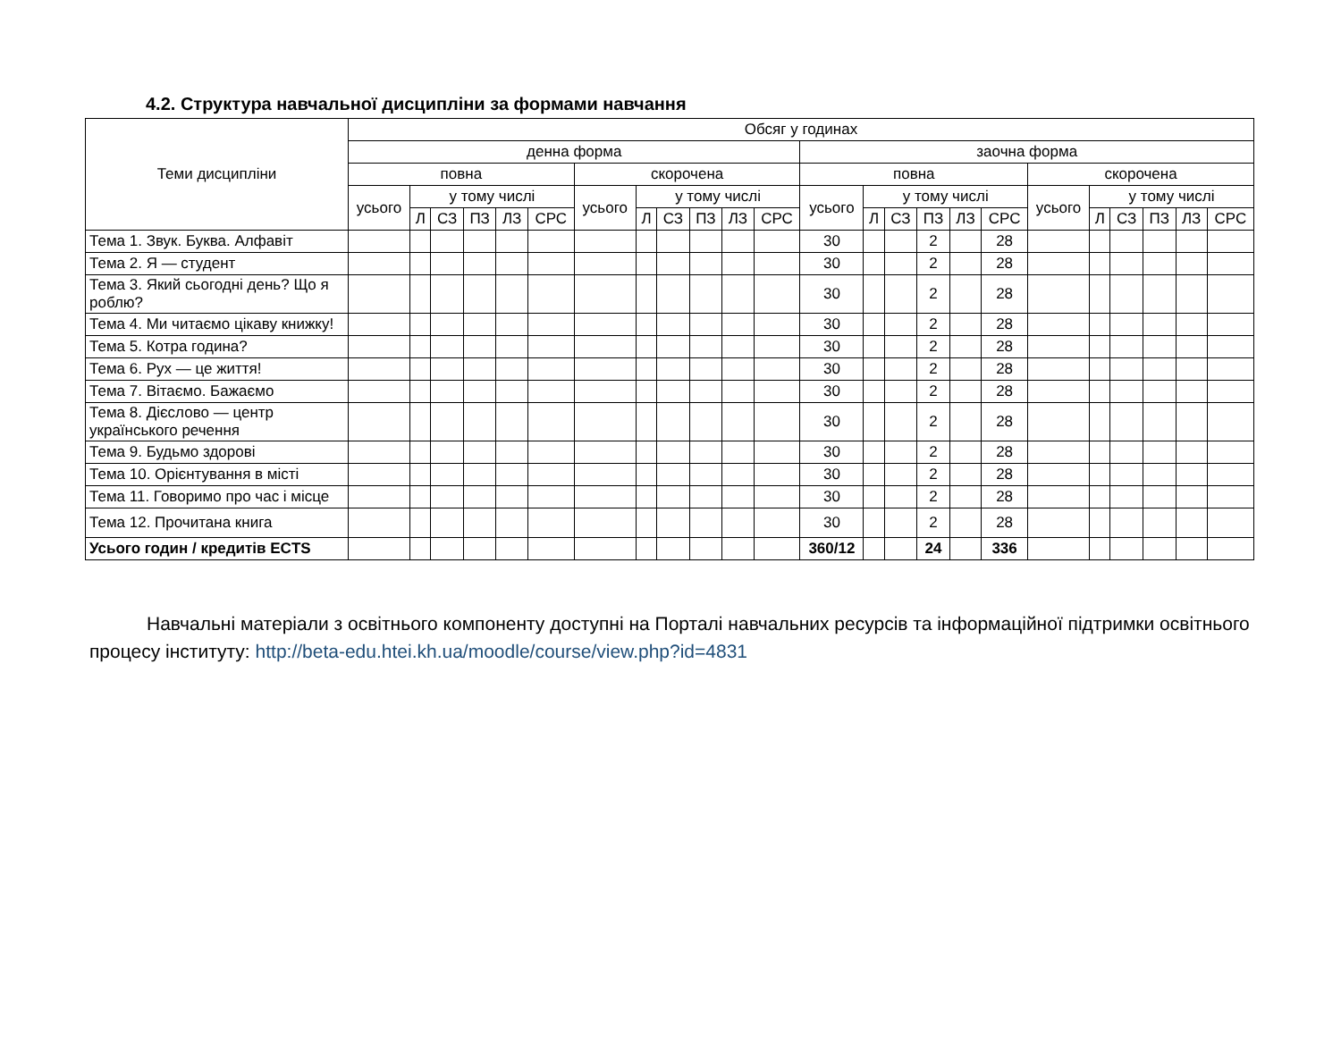4.2. Структура навчальної дисципліни за формами навчання
| Теми дисципліни | Обсяг у годинах | | | | | | | | | | | | | | | | | | | | | | | |
| --- | --- | --- | --- | --- | --- | --- | --- | --- | --- | --- | --- | --- | --- | --- | --- | --- | --- | --- | --- | --- | --- | --- | --- | --- |
| | денна форма | | | | | | | | | | | | заочна форма | | | | | | | | | | | |
| | повна | | | | | | скорочена | | | | | | повна | | | | | | скорочена | | | | | |
| | усього | у тому числі | | | | | усього | у тому числі | | | | | усього | у тому числі | | | | | усього | у тому числі | | | | |
| | | Л | СЗ | ПЗ | ЛЗ | СРС | | Л | СЗ | ПЗ | ЛЗ | СРС | | Л | СЗ | ПЗ | ЛЗ | СРС | | Л | СЗ | ПЗ | ЛЗ | СРС |
| Тема 1. Звук. Буква. Алфавіт | | | | | | | | | | | | | 30 | | | 2 | | 28 | | | | | | |
| Тема 2. Я — студент | | | | | | | | | | | | | 30 | | | 2 | | 28 | | | | | | |
| Тема 3. Який сьогодні день? Що я роблю? | | | | | | | | | | | | | 30 | | | 2 | | 28 | | | | | | |
| Тема 4. Ми читаємо цікаву книжку! | | | | | | | | | | | | | 30 | | | 2 | | 28 | | | | | | |
| Тема 5. Котра година? | | | | | | | | | | | | | 30 | | | 2 | | 28 | | | | | | |
| Тема 6. Рух — це життя! | | | | | | | | | | | | | 30 | | | 2 | | 28 | | | | | | |
| Тема 7. Вітаємо. Бажаємо | | | | | | | | | | | | | 30 | | | 2 | | 28 | | | | | | |
| Тема 8. Дієслово — центр українського речення | | | | | | | | | | | | | 30 | | | 2 | | 28 | | | | | | |
| Тема 9. Будьмо здорові | | | | | | | | | | | | | 30 | | | 2 | | 28 | | | | | | |
| Тема 10. Орієнтування в місті | | | | | | | | | | | | | 30 | | | 2 | | 28 | | | | | | |
| Тема 11. Говоримо про час і місце | | | | | | | | | | | | | 30 | | | 2 | | 28 | | | | | | |
| Тема 12. Прочитана книга | | | | | | | | | | | | | 30 | | | 2 | | 28 | | | | | | |
| Усього годин / кредитів ECTS | | | | | | | | | | | | | 360/12 | | | 24 | | 336 | | | | | | |
Навчальні матеріали з освітнього компоненту доступні на Порталі навчальних ресурсів та інформаційної підтримки освітнього процесу інституту: http://beta-edu.htei.kh.ua/moodle/course/view.php?id=4831